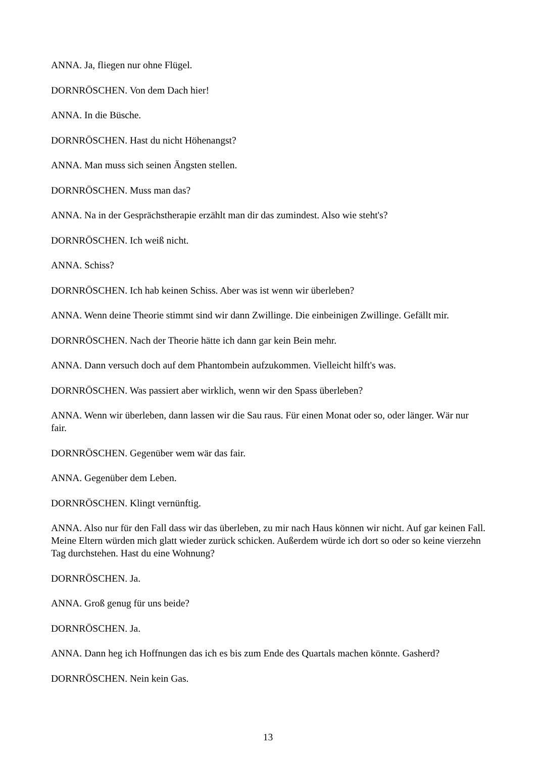ANNA. Ja, fliegen nur ohne Flügel.
DORNRÖSCHEN. Von dem Dach hier!
ANNA. In die Büsche.
DORNRÖSCHEN. Hast du nicht Höhenangst?
ANNA. Man muss sich seinen Ängsten stellen.
DORNRÖSCHEN. Muss man das?
ANNA. Na in der Gesprächstherapie erzählt man dir das zumindest. Also wie steht's?
DORNRÖSCHEN. Ich weiß nicht.
ANNA. Schiss?
DORNRÖSCHEN. Ich hab keinen Schiss. Aber was ist wenn wir überleben?
ANNA. Wenn deine Theorie stimmt sind wir dann Zwillinge. Die einbeinigen Zwillinge. Gefällt mir.
DORNRÖSCHEN. Nach der Theorie hätte ich dann gar kein Bein mehr.
ANNA. Dann versuch doch auf dem Phantombein aufzukommen. Vielleicht hilft's was.
DORNRÖSCHEN. Was passiert aber wirklich, wenn wir den Spass überleben?
ANNA. Wenn wir überleben, dann lassen wir die Sau raus. Für einen Monat oder so, oder länger. Wär nur fair.
DORNRÖSCHEN. Gegenüber wem wär das fair.
ANNA. Gegenüber dem Leben.
DORNRÖSCHEN. Klingt vernünftig.
ANNA. Also nur für den Fall dass wir das überleben, zu mir nach Haus können wir nicht. Auf gar keinen Fall. Meine Eltern würden mich glatt wieder zurück schicken. Außerdem würde ich dort so oder so keine vierzehn Tag durchstehen. Hast du eine Wohnung?
DORNRÖSCHEN. Ja.
ANNA. Groß genug für uns beide?
DORNRÖSCHEN. Ja.
ANNA. Dann heg ich Hoffnungen das ich es bis zum Ende des Quartals machen könnte. Gasherd?
DORNRÖSCHEN. Nein kein Gas.
13